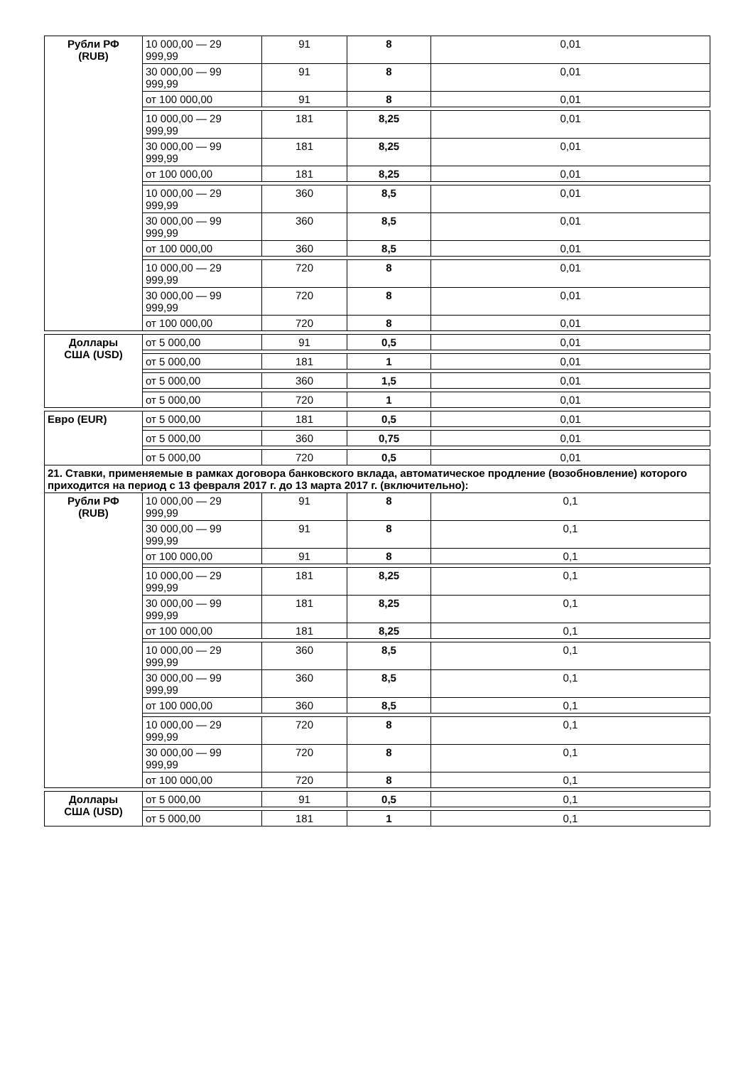| Рубли РФ (RUB) | 10 000,00 — 29 999,99 | 91 | 8 | 0,01 |
| | 30 000,00 — 99 999,99 | 91 | 8 | 0,01 |
| | от 100 000,00 | 91 | 8 | 0,01 |
| | 10 000,00 — 29 999,99 | 181 | 8,25 | 0,01 |
| | 30 000,00 — 99 999,99 | 181 | 8,25 | 0,01 |
| | от 100 000,00 | 181 | 8,25 | 0,01 |
| | 10 000,00 — 29 999,99 | 360 | 8,5 | 0,01 |
| | 30 000,00 — 99 999,99 | 360 | 8,5 | 0,01 |
| | от 100 000,00 | 360 | 8,5 | 0,01 |
| | 10 000,00 — 29 999,99 | 720 | 8 | 0,01 |
| | 30 000,00 — 99 999,99 | 720 | 8 | 0,01 |
| | от 100 000,00 | 720 | 8 | 0,01 |
| Доллары США (USD) | от 5 000,00 | 91 | 0,5 | 0,01 |
| | от 5 000,00 | 181 | 1 | 0,01 |
| | от 5 000,00 | 360 | 1,5 | 0,01 |
| | от 5 000,00 | 720 | 1 | 0,01 |
| Евро (EUR) | от 5 000,00 | 181 | 0,5 | 0,01 |
| | от 5 000,00 | 360 | 0,75 | 0,01 |
| | от 5 000,00 | 720 | 0,5 | 0,01 |
| 21. Ставки, применяемые в рамках договора банковского вклада, автоматическое продление (возобновление) которого приходится на период с 13 февраля 2017 г. до 13 марта 2017 г. (включительно): | | | | |
| Рубли РФ (RUB) | 10 000,00 — 29 999,99 | 91 | 8 | 0,1 |
| | 30 000,00 — 99 999,99 | 91 | 8 | 0,1 |
| | от 100 000,00 | 91 | 8 | 0,1 |
| | 10 000,00 — 29 999,99 | 181 | 8,25 | 0,1 |
| | 30 000,00 — 99 999,99 | 181 | 8,25 | 0,1 |
| | от 100 000,00 | 181 | 8,25 | 0,1 |
| | 10 000,00 — 29 999,99 | 360 | 8,5 | 0,1 |
| | 30 000,00 — 99 999,99 | 360 | 8,5 | 0,1 |
| | от 100 000,00 | 360 | 8,5 | 0,1 |
| | 10 000,00 — 29 999,99 | 720 | 8 | 0,1 |
| | 30 000,00 — 99 999,99 | 720 | 8 | 0,1 |
| | от 100 000,00 | 720 | 8 | 0,1 |
| Доллары США (USD) | от 5 000,00 | 91 | 0,5 | 0,1 |
| | от 5 000,00 | 181 | 1 | 0,1 |